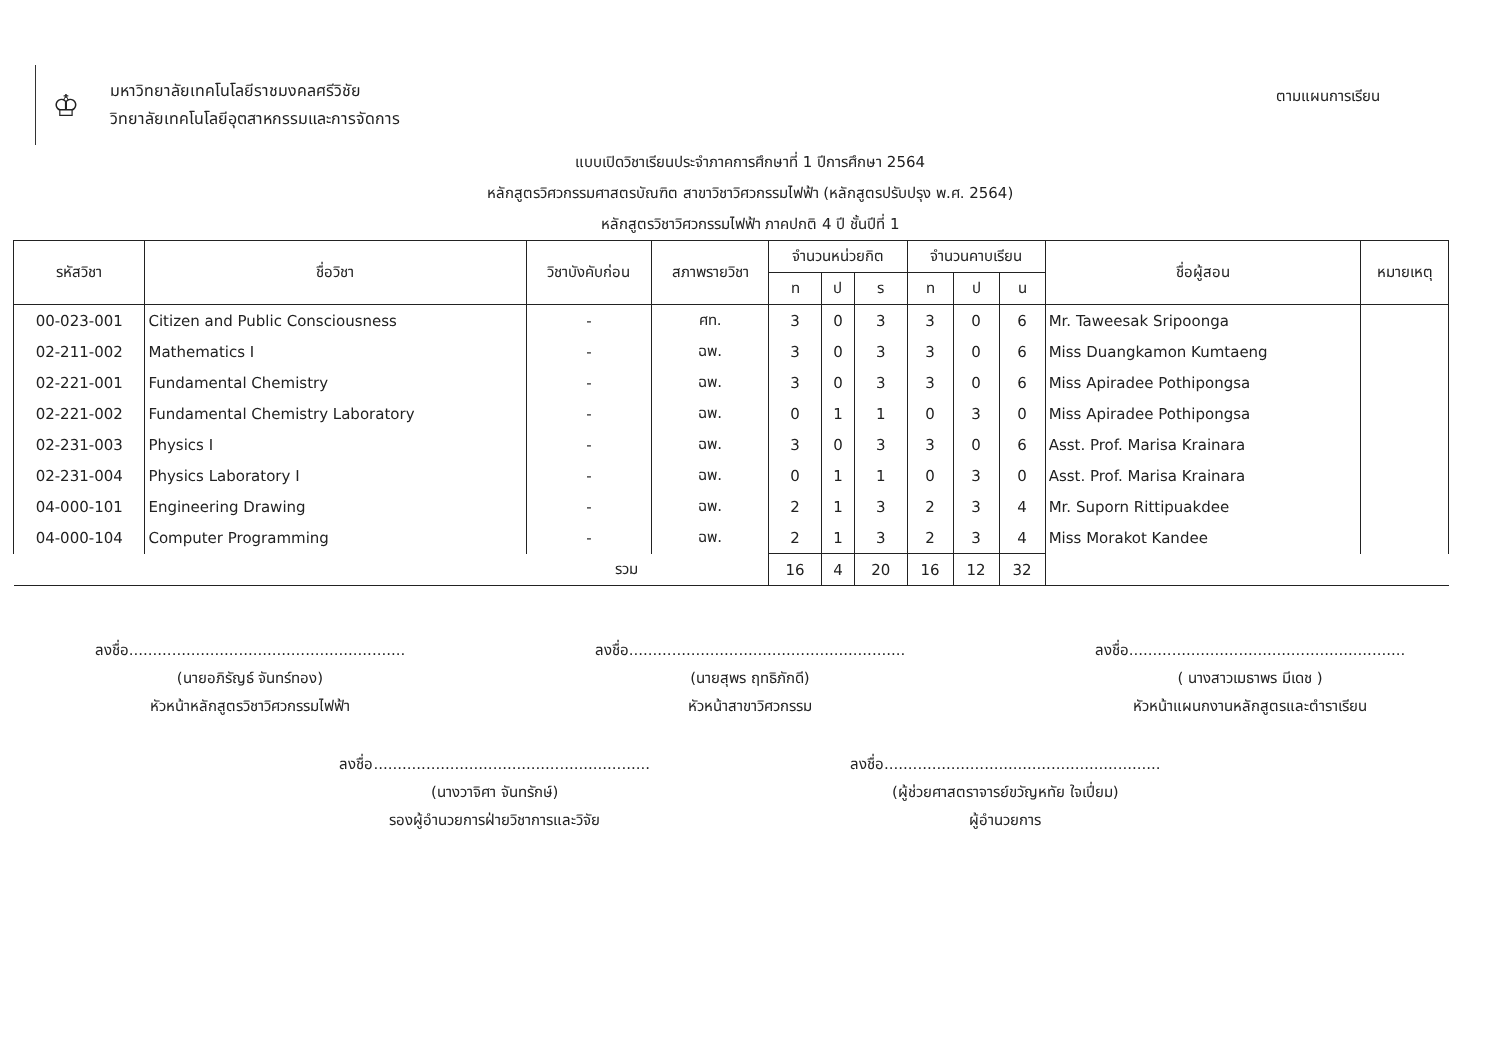♔
มหาวิทยาลัยเทคโนโลยีราชมงคลศรีวิชัย
วิทยาลัยเทคโนโลยีอุตสาหกรรมและการจัดการ
ตามแผนการเรียน
แบบเปิดวิชาเรียนประจำภาคการศึกษาที่ 1 ปีการศึกษา 2564
หลักสูตรวิศวกรรมศาสตรบัณฑิต สาขาวิชาวิศวกรรมไฟฟ้า (หลักสูตรปรับปรุง พ.ศ. 2564)
หลักสูตรวิชาวิศวกรรมไฟฟ้า ภาคปกติ 4 ปี ชั้นปีที่ 1
| รหัสวิชา | ชื่อวิชา | วิชาบังคับก่อน | สภาพรายวิชา | จำนวนหน่วยกิต | | | จำนวนคาบเรียน | | | ชื่อผู้สอน | หมายเหตุ |
| --- | --- | --- | --- | --- | --- | --- | --- | --- | --- | --- | --- |
| | | | | ท | ป | ร | ท | ป | น | | |
| 00-023-001 | Citizen and Public Consciousness | - | ศท. | 3 | 0 | 3 | 3 | 0 | 6 | Mr. Taweesak Sripoonga | |
| 02-211-002 | Mathematics I | - | ฉพ. | 3 | 0 | 3 | 3 | 0 | 6 | Miss Duangkamon Kumtaeng | |
| 02-221-001 | Fundamental Chemistry | - | ฉพ. | 3 | 0 | 3 | 3 | 0 | 6 | Miss Apiradee Pothipongsa | |
| 02-221-002 | Fundamental Chemistry Laboratory | - | ฉพ. | 0 | 1 | 1 | 0 | 3 | 0 | Miss Apiradee Pothipongsa | |
| 02-231-003 | Physics I | - | ฉพ. | 3 | 0 | 3 | 3 | 0 | 6 | Asst. Prof. Marisa Krainara | |
| 02-231-004 | Physics Laboratory I | - | ฉพ. | 0 | 1 | 1 | 0 | 3 | 0 | Asst. Prof. Marisa Krainara | |
| 04-000-101 | Engineering Drawing | - | ฉพ. | 2 | 1 | 3 | 2 | 3 | 4 | Mr. Suporn Rittipuakdee | |
| 04-000-104 | Computer Programming | - | ฉพ. | 2 | 1 | 3 | 2 | 3 | 4 | Miss Morakot Kandee | |
| รวม | | | | 16 | 4 | 20 | 16 | 12 | 32 | | |
ลงชื่อ..........................................................
(นายอภิรัญธ์ จันทร์ทอง)
หัวหน้าหลักสูตรวิชาวิศวกรรมไฟฟ้า
ลงชื่อ..........................................................
(นายสุพร ฤทธิภักดี)
หัวหน้าสาขาวิศวกรรม
ลงชื่อ..........................................................
( นางสาวเมธาพร มีเดช )
หัวหน้าแผนกงานหลักสูตรและตำราเรียน
ลงชื่อ..........................................................
(นางวาจิศา จันทรักษ์)
รองผู้อำนวยการฝ่ายวิชาการและวิจัย
ลงชื่อ..........................................................
(ผู้ช่วยศาสตราจารย์ขวัญหทัย ใจเปี่ยม)
ผู้อำนวยการ